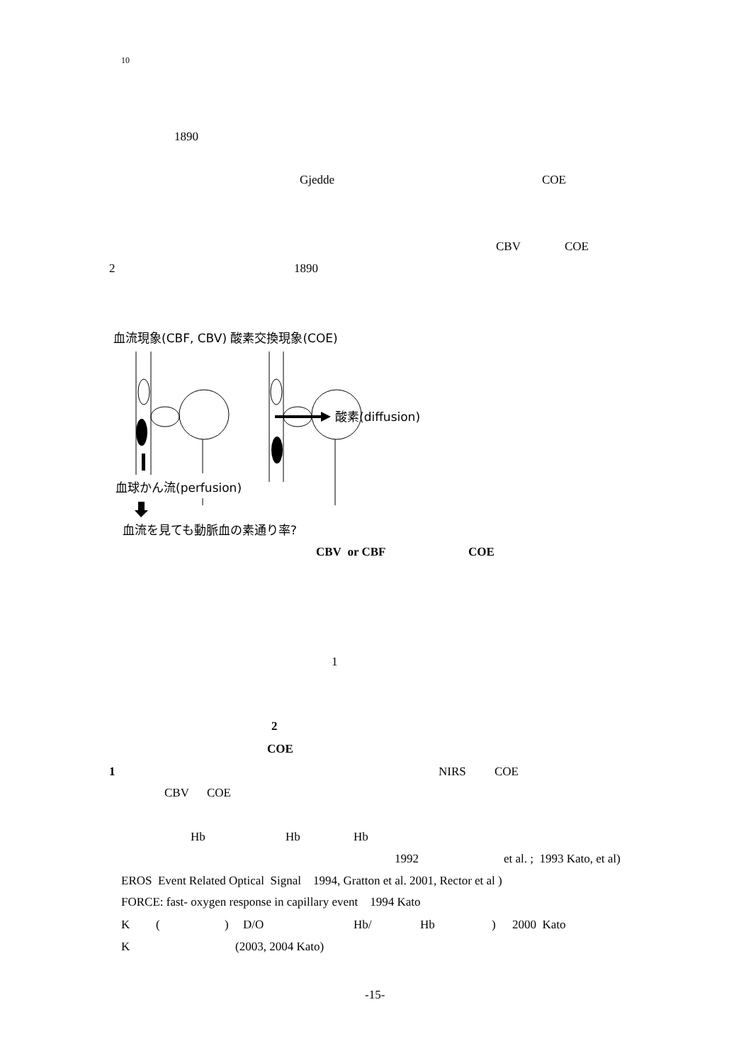10
1890
Gjedde COE
CBV COE
2 1890
血流現象(CBF, CBV) 酸素交換現象(COE)
血球かん流(perfusion)
酸素(diffusion)
血流を見ても動脈血の素通り率?
CBV or CBF COE
1
2
COE
1 NIRS COE
CBV COE
Hb Hb Hb
1992 et al. ; 1993 Kato, et al)
EROS Event Related Optical Signal 1994, Gratton et al. 2001, Rector et al )
FORCE: fast- oxygen response in capillary event 1994 Kato
K () D/O Hb/ Hb) 2000 Kato
K (2003, 2004 Kato)
-15-